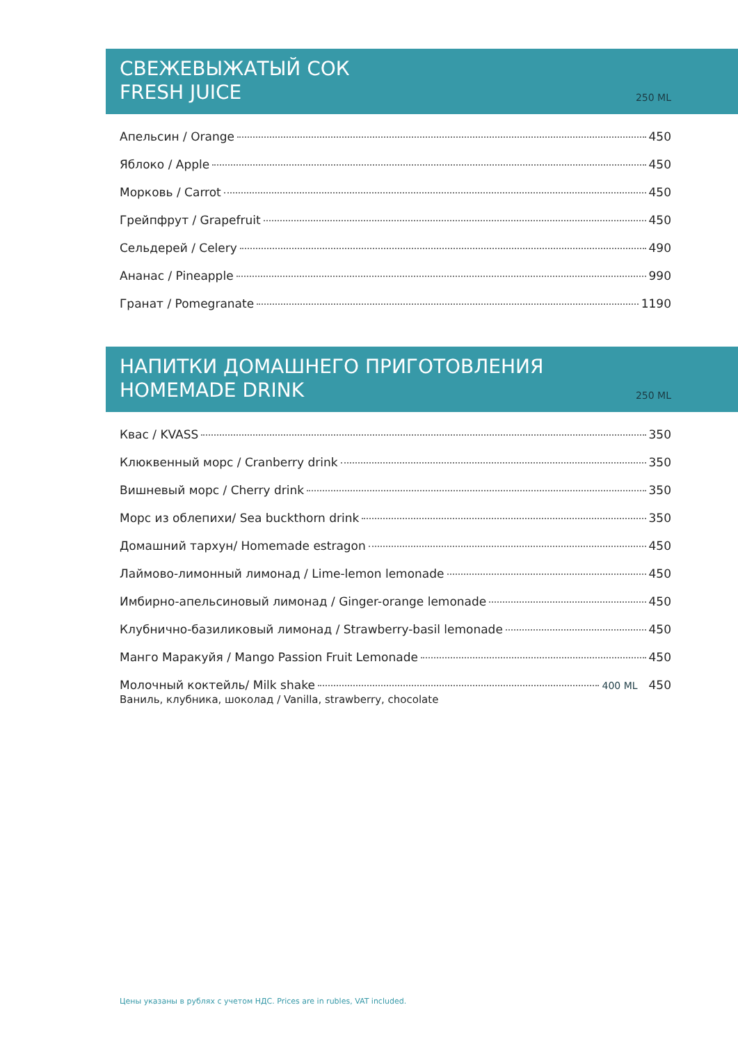СВЕЖЕВЫЖАТЫЙ СОК
FRESH JUICE
250 ML
Апельсин / Orange 450
Яблоко / Apple 450
Морковь / Carrot 450
Грейпфрут / Grapefruit 450
Сельдерей / Celery 490
Ананас / Pineapple 990
Гранат / Pomegranate 1190
НАПИТКИ ДОМАШНЕГО ПРИГОТОВЛЕНИЯ
HOMEMADE DRINK
250 ML
Квас / KVASS 350
Клюквенный морс / Cranberry drink 350
Вишневый морс / Cherry drink 350
Морс из облепихи/ Sea buckthorn drink 350
Домашний тархун/ Homemade estragon 450
Лаймово-лимонный лимонад / Lime-lemon lemonade 450
Имбирно-апельсиновый лимонад / Ginger-orange lemonade 450
Клубнично-базиликовый лимонад / Strawberry-basil lemonade 450
Манго Маракуйя / Mango Passion Fruit Lemonade 450
Молочный коктейль/ Milk shake 400 ML 450
Ваниль, клубника, шоколад / Vanilla, strawberry, chocolate
Цены указаны в рублях с учетом НДС. Prices are in rubles, VAT included.